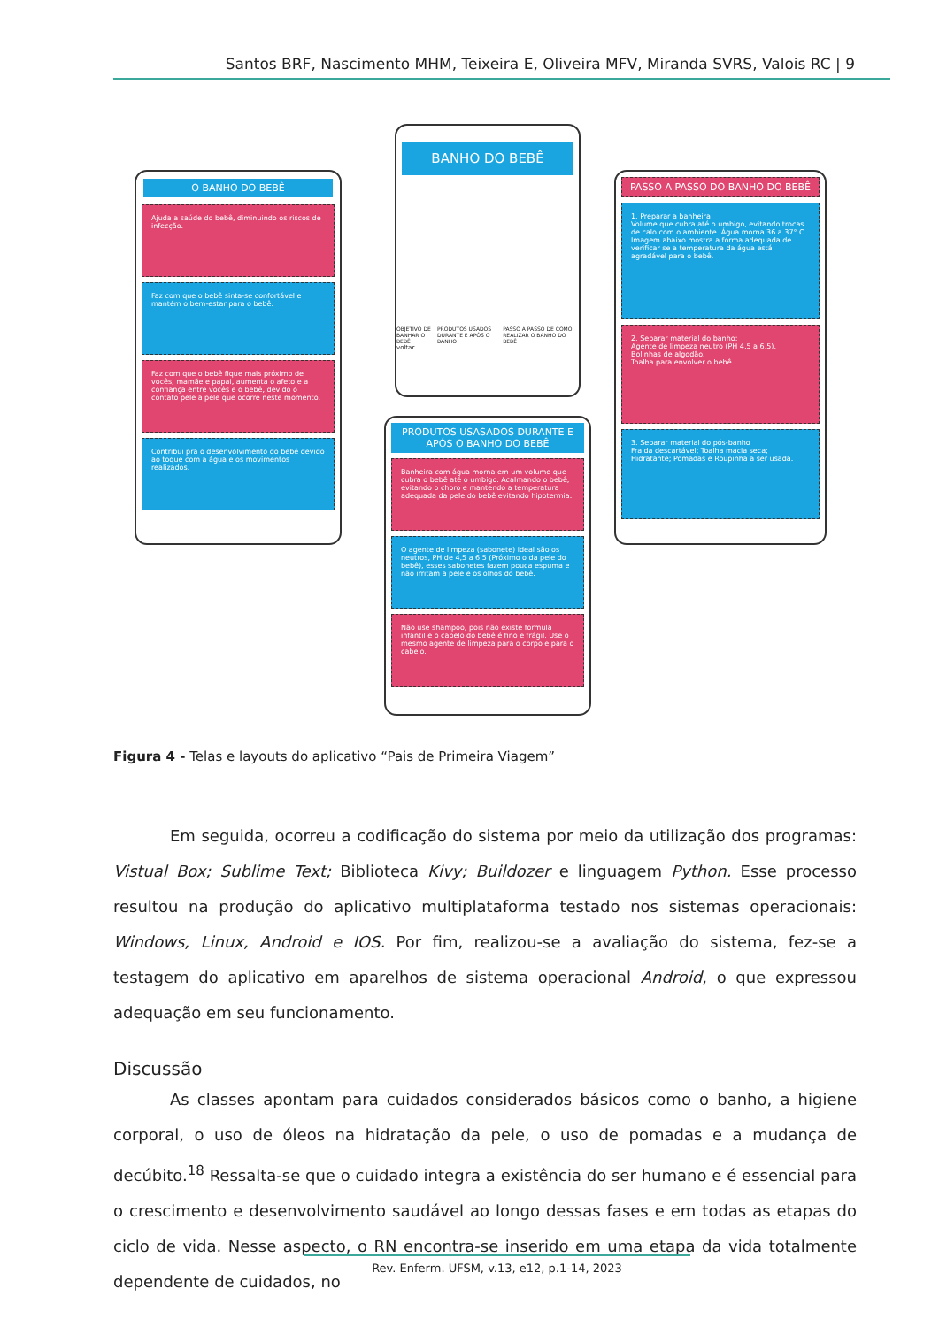Santos BRF, Nascimento MHM, Teixeira E, Oliveira MFV, Miranda SVRS, Valois RC | 9
O BANHO DO BEBÊ
Ajuda a saúde do bebê, diminuindo os riscos de infecção.
Faz com que o bebê sinta-se confortável e mantém o bem-estar para o bebê.
Faz com que o bebê fique mais próximo de vocês, mamãe e papai, aumenta o afeto e a confiança entre vocês e o bebê, devido o contato pele a pele que ocorre neste momento.
Contribui pra o desenvolvimento do bebê devido ao toque com a água e os movimentos realizados.
BANHO DO BEBÊ
OBJETIVO DE BANHAR O BEBÊ PRODUTOS USADOS DURANTE E APÓS O BANHO PASSO A PASSO DE COMO REALIZAR O BANHO DO BEBÊ
voltar
PRODUTOS USASADOS DURANTE E APÓS O BANHO DO BEBÊ
Banheira com água morna em um volume que cubra o bebê até o umbigo. Acalmando o bebê, evitando o choro e mantendo a temperatura adequada da pele do bebê evitando hipotermia.
O agente de limpeza (sabonete) ideal são os neutros, PH de 4,5 a 6,5 (Próximo o da pele do bebê), esses sabonetes fazem pouca espuma e não irritam a pele e os olhos do bebê.
Não use shampoo, pois não existe formula infantil e o cabelo do bebê é fino e frágil. Use o mesmo agente de limpeza para o corpo e para o cabelo.
PASSO A PASSO DO BANHO DO BEBÊ
1. Preparar a banheira
Volume que cubra até o umbigo, evitando trocas de calo com o ambiente. Água morna 36 a 37° C. Imagem abaixo mostra a forma adequada de verificar se a temperatura da água está agradável para o bebê.
2. Separar material do banho:
Agente de limpeza neutro (PH 4,5 a 6,5).
Bolinhas de algodão.
Toalha para envolver o bebê.
3. Separar material do pós-banho
Fralda descartável; Toalha macia seca; Hidratante; Pomadas e Roupinha a ser usada.
Figura 4 - Telas e layouts do aplicativo “Pais de Primeira Viagem”
Em seguida, ocorreu a codificação do sistema por meio da utilização dos programas: Vistual Box; Sublime Text; Biblioteca Kivy; Buildozer e linguagem Python. Esse processo resultou na produção do aplicativo multiplataforma testado nos sistemas operacionais: Windows, Linux, Android e IOS. Por fim, realizou-se a avaliação do sistema, fez-se a testagem do aplicativo em aparelhos de sistema operacional Android, o que expressou adequação em seu funcionamento.
Discussão
As classes apontam para cuidados considerados básicos como o banho, a higiene corporal, o uso de óleos na hidratação da pele, o uso de pomadas e a mudança de decúbito.<sup>18</sup> Ressalta-se que o cuidado integra a existência do ser humano e é essencial para o crescimento e desenvolvimento saudável ao longo dessas fases e em todas as etapas do ciclo de vida. Nesse aspecto, o RN encontra-se inserido em uma etapa da vida totalmente dependente de cuidados, no
Rev. Enferm. UFSM, v.13, e12, p.1-14, 2023